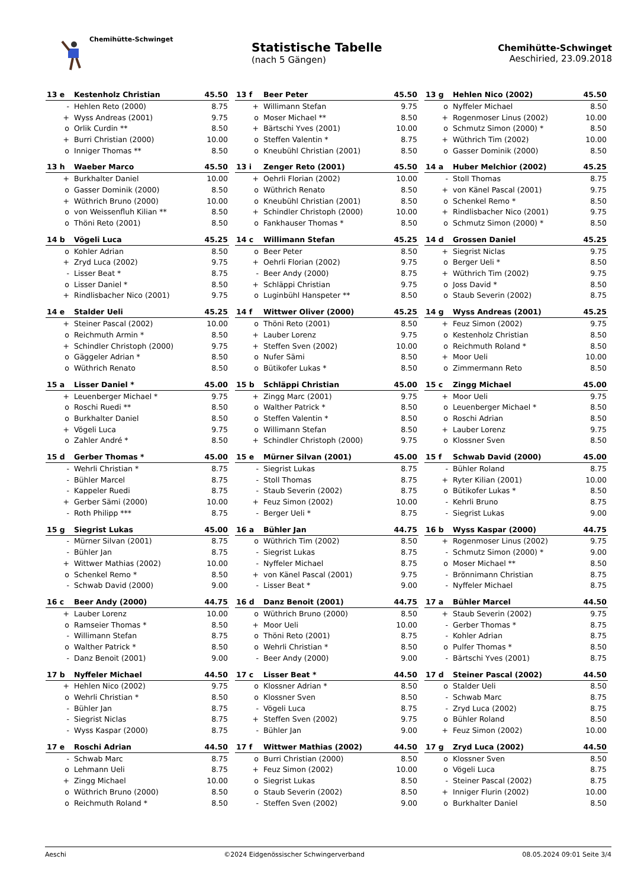Chemihütte-Schwinget
Statistische Tabelle
(nach 5 Gängen)
Chemihütte-Schwinget
Aeschiried, 23.09.2018
| 13 e | Kestenholz Christian | 45.50 |
| --- | --- | --- |
| - | Hehlen Reto (2000) | 8.75 |
| + | Wyss Andreas (2001) | 9.75 |
| o | Orlik Curdin ** | 8.50 |
| + | Burri Christian (2000) | 10.00 |
| o | Inniger Thomas ** | 8.50 |
| 13 f | Beer Peter | 45.50 |
| --- | --- | --- |
| + | Willimann Stefan | 9.75 |
| o | Moser Michael ** | 8.50 |
| + | Bärtschi Yves (2001) | 10.00 |
| o | Steffen Valentin * | 8.75 |
| o | Kneubühl Christian (2001) | 8.50 |
| 13 g | Hehlen Nico (2002) | 45.50 |
| --- | --- | --- |
| o | Nyffeler Michael | 8.50 |
| + | Rogenmoser Linus (2002) | 10.00 |
| o | Schmutz Simon (2000) * | 8.50 |
| + | Wüthrich Tim (2002) | 10.00 |
| o | Gasser Dominik (2000) | 8.50 |
| 13 h | Waeber Marco | 45.50 |
| --- | --- | --- |
| + | Burkhalter Daniel | 10.00 |
| o | Gasser Dominik (2000) | 8.50 |
| + | Wüthrich Bruno (2000) | 10.00 |
| o | von Weissenfluh Kilian ** | 8.50 |
| o | Thöni Reto (2001) | 8.50 |
| 13 i | Zenger Reto (2001) | 45.50 |
| --- | --- | --- |
| + | Oehrli Florian (2002) | 10.00 |
| o | Wüthrich Renato | 8.50 |
| o | Kneubühl Christian (2001) | 8.50 |
| + | Schindler Christoph (2000) | 10.00 |
| o | Fankhauser Thomas * | 8.50 |
| 14 a | Huber Melchior (2002) | 45.25 |
| --- | --- | --- |
| - | Stoll Thomas | 8.75 |
| + | von Känel Pascal (2001) | 9.75 |
| o | Schenkel Remo * | 8.50 |
| + | Rindlisbacher Nico (2001) | 9.75 |
| o | Schmutz Simon (2000) * | 8.50 |
| 14 b | Vögeli Luca | 45.25 |
| --- | --- | --- |
| o | Kohler Adrian | 8.50 |
| + | Zryd Luca (2002) | 9.75 |
| - | Lisser Beat * | 8.75 |
| o | Lisser Daniel * | 8.50 |
| + | Rindlisbacher Nico (2001) | 9.75 |
| 14 c | Willimann Stefan | 45.25 |
| --- | --- | --- |
| o | Beer Peter | 8.50 |
| + | Oehrli Florian (2002) | 9.75 |
| - | Beer Andy (2000) | 8.75 |
| + | Schläppi Christian | 9.75 |
| o | Luginbühl Hanspeter ** | 8.50 |
| 14 d | Grossen Daniel | 45.25 |
| --- | --- | --- |
| + | Siegrist Niclas | 9.75 |
| o | Berger Ueli * | 8.50 |
| + | Wüthrich Tim (2002) | 9.75 |
| o | Joss David * | 8.50 |
| o | Staub Severin (2002) | 8.75 |
| 14 e | Stalder Ueli | 45.25 |
| --- | --- | --- |
| + | Steiner Pascal (2002) | 10.00 |
| o | Reichmuth Armin * | 8.50 |
| + | Schindler Christoph (2000) | 9.75 |
| o | Gäggeler Adrian * | 8.50 |
| o | Wüthrich Renato | 8.50 |
| 14 f | Wittwer Oliver (2000) | 45.25 |
| --- | --- | --- |
| o | Thöni Reto (2001) | 8.50 |
| + | Lauber Lorenz | 9.75 |
| + | Steffen Sven (2002) | 10.00 |
| o | Nufer Sämi | 8.50 |
| o | Bütikofer Lukas * | 8.50 |
| 14 g | Wyss Andreas (2001) | 45.25 |
| --- | --- | --- |
| + | Feuz Simon (2002) | 9.75 |
| o | Kestenholz Christian | 8.50 |
| o | Reichmuth Roland * | 8.50 |
| + | Moor Ueli | 10.00 |
| o | Zimmermann Reto | 8.50 |
| 15 a | Lisser Daniel * | 45.00 |
| --- | --- | --- |
| + | Leuenberger Michael * | 9.75 |
| o | Roschi Ruedi ** | 8.50 |
| o | Burkhalter Daniel | 8.50 |
| + | Vögeli Luca | 9.75 |
| o | Zahler André * | 8.50 |
| 15 b | Schläppi Christian | 45.00 |
| --- | --- | --- |
| + | Zingg Marc (2001) | 9.75 |
| o | Walther Patrick * | 8.50 |
| o | Steffen Valentin * | 8.50 |
| o | Willimann Stefan | 8.50 |
| + | Schindler Christoph (2000) | 9.75 |
| 15 c | Zingg Michael | 45.00 |
| --- | --- | --- |
| + | Moor Ueli | 9.75 |
| o | Leuenberger Michael * | 8.50 |
| o | Roschi Adrian | 8.50 |
| + | Lauber Lorenz | 9.75 |
| o | Klossner Sven | 8.50 |
| 15 d | Gerber Thomas * | 45.00 |
| --- | --- | --- |
| - | Wehrli Christian * | 8.75 |
| - | Bühler Marcel | 8.75 |
| - | Kappeler Ruedi | 8.75 |
| + | Gerber Sämi (2000) | 10.00 |
| - | Roth Philipp *** | 8.75 |
| 15 e | Mürner Silvan (2001) | 45.00 |
| --- | --- | --- |
| - | Siegrist Lukas | 8.75 |
| - | Stoll Thomas | 8.75 |
| - | Staub Severin (2002) | 8.75 |
| + | Feuz Simon (2002) | 10.00 |
| - | Berger Ueli * | 8.75 |
| 15 f | Schwab David (2000) | 45.00 |
| --- | --- | --- |
| - | Bühler Roland | 8.75 |
| + | Ryter Kilian (2001) | 10.00 |
| o | Bütikofer Lukas * | 8.50 |
| - | Kehrli Bruno | 8.75 |
| - | Siegrist Lukas | 9.00 |
| 15 g | Siegrist Lukas | 45.00 |
| --- | --- | --- |
| - | Mürner Silvan (2001) | 8.75 |
| - | Bühler Jan | 8.75 |
| + | Wittwer Mathias (2002) | 10.00 |
| o | Schenkel Remo * | 8.50 |
| - | Schwab David (2000) | 9.00 |
| 16 a | Bühler Jan | 44.75 |
| --- | --- | --- |
| o | Wüthrich Tim (2002) | 8.50 |
| - | Siegrist Lukas | 8.75 |
| - | Nyffeler Michael | 8.75 |
| + | von Känel Pascal (2001) | 9.75 |
| - | Lisser Beat * | 9.00 |
| 16 b | Wyss Kaspar (2000) | 44.75 |
| --- | --- | --- |
| + | Rogenmoser Linus (2002) | 9.75 |
| - | Schmutz Simon (2000) * | 9.00 |
| o | Moser Michael ** | 8.50 |
| - | Brönnimann Christian | 8.75 |
| - | Nyffeler Michael | 8.75 |
| 16 c | Beer Andy (2000) | 44.75 |
| --- | --- | --- |
| + | Lauber Lorenz | 10.00 |
| o | Ramseier Thomas * | 8.50 |
| - | Willimann Stefan | 8.75 |
| o | Walther Patrick * | 8.50 |
| - | Danz Benoit (2001) | 9.00 |
| 16 d | Danz Benoit (2001) | 44.75 |
| --- | --- | --- |
| o | Wüthrich Bruno (2000) | 8.50 |
| + | Moor Ueli | 10.00 |
| o | Thöni Reto (2001) | 8.75 |
| o | Wehrli Christian * | 8.50 |
| - | Beer Andy (2000) | 9.00 |
| 17 a | Bühler Marcel | 44.50 |
| --- | --- | --- |
| + | Staub Severin (2002) | 9.75 |
| - | Gerber Thomas * | 8.75 |
| - | Kohler Adrian | 8.75 |
| o | Pulfer Thomas * | 8.50 |
| - | Bärtschi Yves (2001) | 8.75 |
| 17 b | Nyffeler Michael | 44.50 |
| --- | --- | --- |
| + | Hehlen Nico (2002) | 9.75 |
| o | Wehrli Christian * | 8.50 |
| - | Bühler Jan | 8.75 |
| - | Siegrist Niclas | 8.75 |
| - | Wyss Kaspar (2000) | 8.75 |
| 17 c | Lisser Beat * | 44.50 |
| --- | --- | --- |
| o | Klossner Adrian * | 8.50 |
| o | Klossner Sven | 8.50 |
| - | Vögeli Luca | 8.75 |
| + | Steffen Sven (2002) | 9.75 |
| - | Bühler Jan | 9.00 |
| 17 d | Steiner Pascal (2002) | 44.50 |
| --- | --- | --- |
| o | Stalder Ueli | 8.50 |
| - | Schwab Marc | 8.75 |
| - | Zryd Luca (2002) | 8.75 |
| o | Bühler Roland | 8.50 |
| + | Feuz Simon (2002) | 10.00 |
| 17 e | Roschi Adrian | 44.50 |
| --- | --- | --- |
| - | Schwab Marc | 8.75 |
| o | Lehmann Ueli | 8.75 |
| + | Zingg Michael | 10.00 |
| o | Wüthrich Bruno (2000) | 8.50 |
| o | Reichmuth Roland * | 8.50 |
| 17 f | Wittwer Mathias (2002) | 44.50 |
| --- | --- | --- |
| o | Burri Christian (2000) | 8.50 |
| + | Feuz Simon (2002) | 10.00 |
| o | Siegrist Lukas | 8.50 |
| o | Staub Severin (2002) | 8.50 |
| - | Steffen Sven (2002) | 9.00 |
| 17 g | Zryd Luca (2002) | 44.50 |
| --- | --- | --- |
| o | Klossner Sven | 8.50 |
| o | Vögeli Luca | 8.75 |
| - | Steiner Pascal (2002) | 8.75 |
| + | Inniger Flurin (2002) | 10.00 |
| o | Burkhalter Daniel | 8.50 |
Aeschi ©2024 Eidgenössischer Schwingerverband 08.05.2024 09:01 Seite 3/4